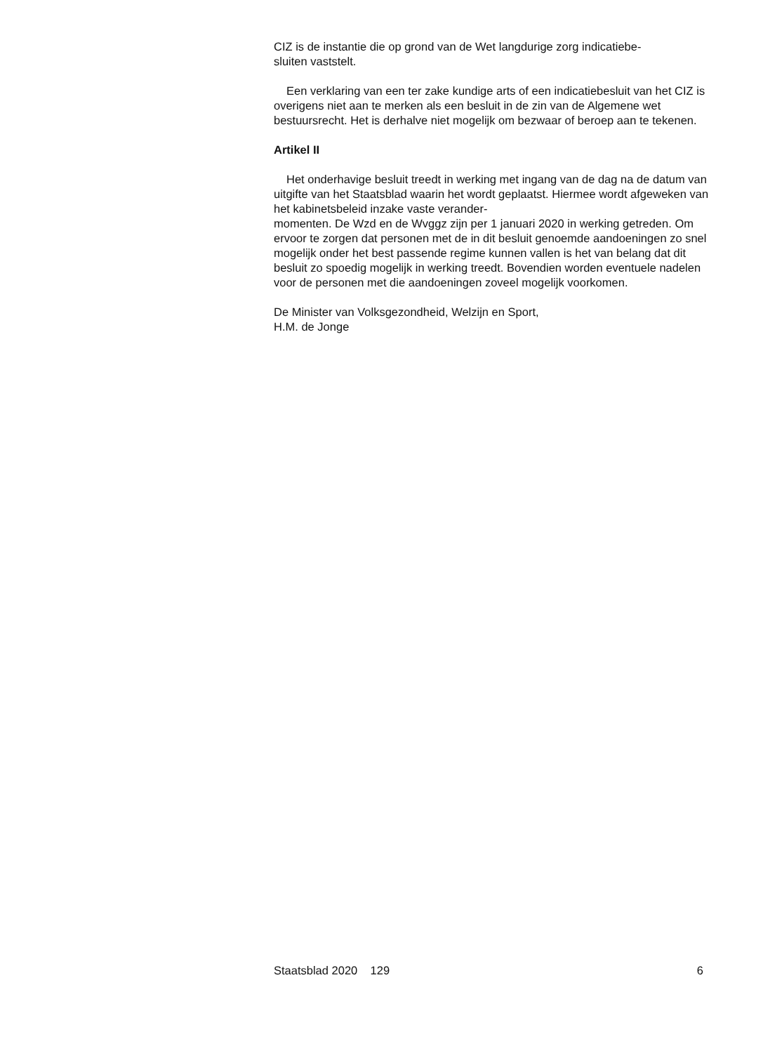CIZ is de instantie die op grond van de Wet langdurige zorg indicatiebe-
sluiten vaststelt.
Een verklaring van een ter zake kundige arts of een indicatiebesluit van het CIZ is overigens niet aan te merken als een besluit in de zin van de Algemene wet bestuursrecht. Het is derhalve niet mogelijk om bezwaar of beroep aan te tekenen.
Artikel II
Het onderhavige besluit treedt in werking met ingang van de dag na de datum van uitgifte van het Staatsblad waarin het wordt geplaatst. Hiermee wordt afgeweken van het kabinetsbeleid inzake vaste verander-
momenten. De Wzd en de Wvggz zijn per 1 januari 2020 in werking getreden. Om ervoor te zorgen dat personen met de in dit besluit genoemde aandoeningen zo snel mogelijk onder het best passende regime kunnen vallen is het van belang dat dit besluit zo spoedig mogelijk in werking treedt. Bovendien worden eventuele nadelen voor de personen met die aandoeningen zoveel mogelijk voorkomen.
De Minister van Volksgezondheid, Welzijn en Sport,
H.M. de Jonge
Staatsblad 2020 129 6